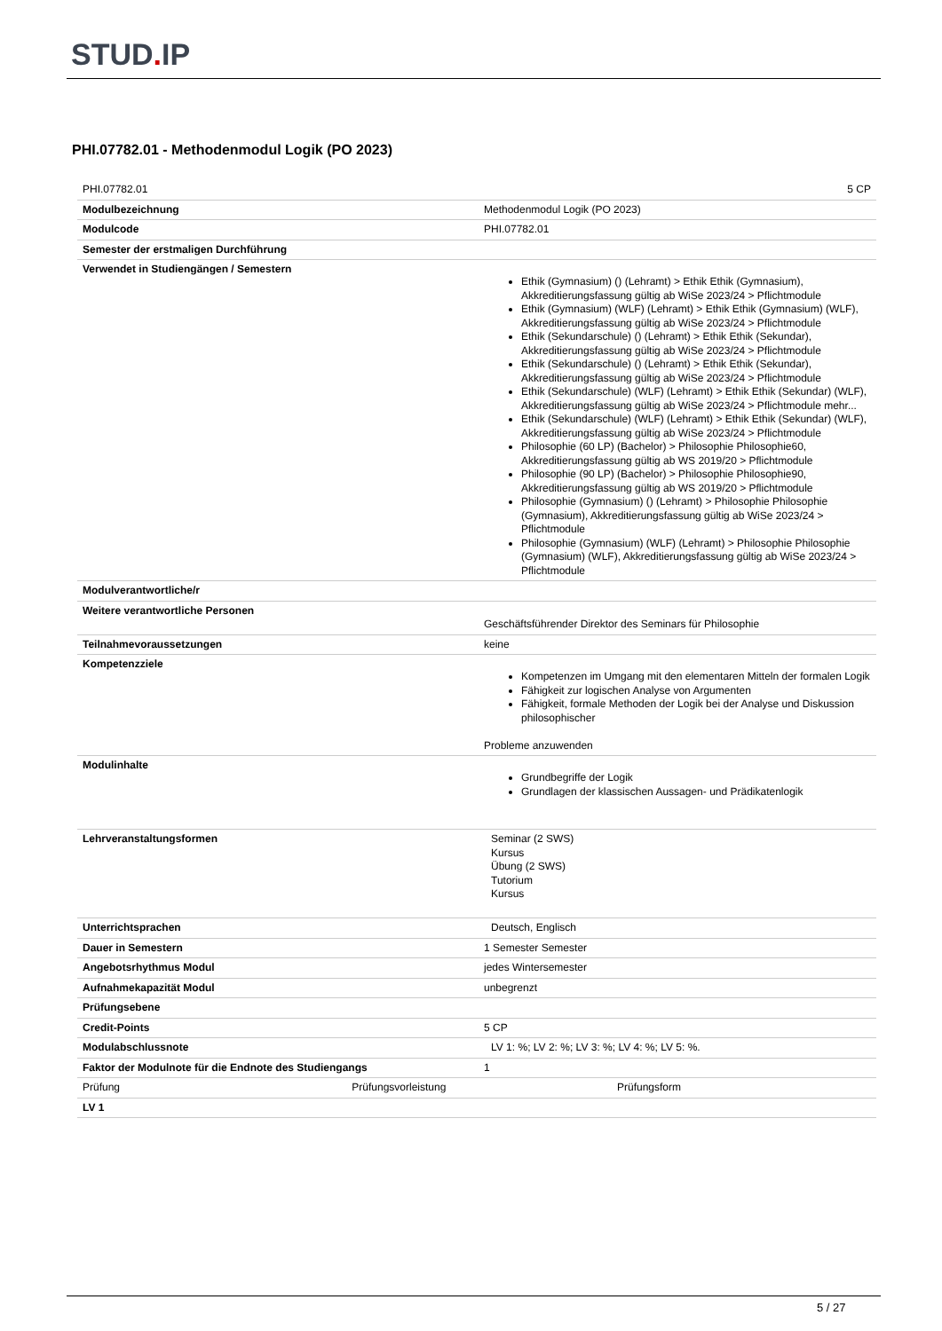STUD. IP
PHI.07782.01 - Methodenmodul Logik (PO 2023)
| PHI.07782.01 | 5 CP |
| Modulbezeichnung | Methodenmodul Logik (PO 2023) |
| Modulcode | PHI.07782.01 |
| Semester der erstmaligen Durchführung | |
| Verwendet in Studiengängen / Semestern | Ethik (Gymnasium) () (Lehramt) > Ethik Ethik (Gymnasium), Akkreditierungsfassung gültig ab WiSe 2023/24 > Pflichtmodule Ethik (Gymnasium) (WLF) (Lehramt) > Ethik Ethik (Gymnasium) (WLF), Akkreditierungsfassung gültig ab WiSe 2023/24 > Pflichtmodule Ethik (Sekundarschule) () (Lehramt) > Ethik Ethik (Sekundar), Akkreditierungsfassung gültig ab WiSe 2023/24 > Pflichtmodule Ethik (Sekundarschule) () (Lehramt) > Ethik Ethik (Sekundar), Akkreditierungsfassung gültig ab WiSe 2023/24 > Pflichtmodule Ethik (Sekundarschule) (WLF) (Lehramt) > Ethik Ethik (Sekundar) (WLF), Akkreditierungsfassung gültig ab WiSe 2023/24 > Pflichtmodule mehr... Ethik (Sekundarschule) (WLF) (Lehramt) > Ethik Ethik (Sekundar) (WLF), Akkreditierungsfassung gültig ab WiSe 2023/24 > Pflichtmodule Philosophie (60 LP) (Bachelor) > Philosophie Philosophie60, Akkreditierungsfassung gültig ab WS 2019/20 > Pflichtmodule Philosophie (90 LP) (Bachelor) > Philosophie Philosophie90, Akkreditierungsfassung gültig ab WS 2019/20 > Pflichtmodule Philosophie (Gymnasium) () (Lehramt) > Philosophie Philosophie (Gymnasium), Akkreditierungsfassung gültig ab WiSe 2023/24 > Pflichtmodule Philosophie (Gymnasium) (WLF) (Lehramt) > Philosophie Philosophie (Gymnasium) (WLF), Akkreditierungsfassung gültig ab WiSe 2023/24 > Pflichtmodule |
| Modulverantwortliche/r | |
| Weitere verantwortliche Personen | Geschäftsführender Direktor des Seminars für Philosophie |
| Teilnahmevoraussetzungen | keine |
| Kompetenzziele | Kompetenzen im Umgang mit den elementaren Mitteln der formalen Logik Fähigkeit zur logischen Analyse von Argumenten Fähigkeit, formale Methoden der Logik bei der Analyse und Diskussion philosophischer Probleme anzuwenden |
| Modulinhalte | Grundbegriffe der Logik Grundlagen der klassischen Aussagen- und Prädikatenlogik |
| Lehrveranstaltungsformen | Seminar (2 SWS) Kursus Übung (2 SWS) Tutorium Kursus |
| Unterrichtsprachen | Deutsch, Englisch |
| Dauer in Semestern | 1 Semester Semester |
| Angebotsrhythmus Modul | jedes Wintersemester |
| Aufnahmekapazität Modul | unbegrenzt |
| Prüfungsebene | |
| Credit-Points | 5 CP |
| Modulabschlussnote | LV 1: %; LV 2: %; LV 3: %; LV 4: %; LV 5: %. |
| Faktor der Modulnote für die Endnote des Studiengangs | 1 |
| Prüfung Prüfungsvorleistung | Prüfungsform |
| LV 1 | |
5 / 27